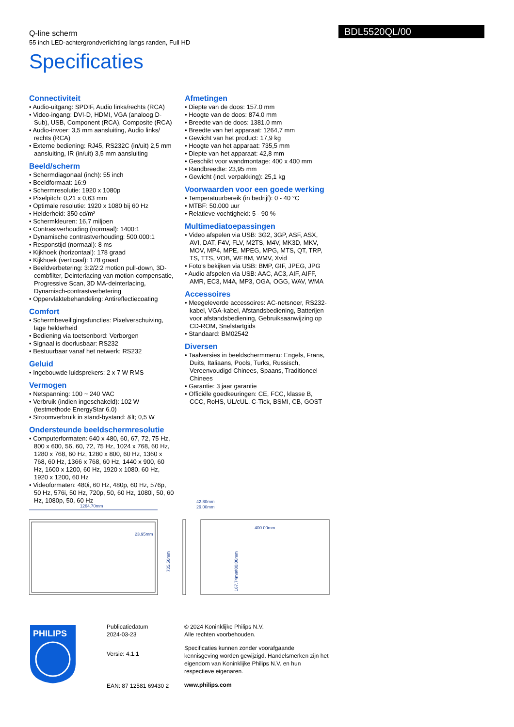BDL5520QL/00
Q-line scherm
55 inch LED-achtergrondverlichting langs randen, Full HD
Specificaties
Connectiviteit
• Audio-uitgang: SPDIF, Audio links/rechts (RCA)
• Video-ingang: DVI-D, HDMI, VGA (analoog D-Sub), USB, Component (RCA), Composite (RCA)
• Audio-invoer: 3,5 mm aansluiting, Audio links/ rechts (RCA)
• Externe bediening: RJ45, RS232C (in/uit) 2,5 mm aansluiting, IR (in/uit) 3,5 mm aansluiting
Beeld/scherm
• Schermdiagonaal (inch): 55 inch
• Beeldformaat: 16:9
• Schermresolutie: 1920 x 1080p
• Pixelpitch: 0,21 x 0,63 mm
• Optimale resolutie: 1920 x 1080 bij 60 Hz
• Helderheid: 350 cd/m²
• Schermkleuren: 16,7 miljoen
• Contrastverhouding (normaal): 1400:1
• Dynamische contrastverhouding: 500.000:1
• Responstijd (normaal): 8 ms
• Kijkhoek (horizontaal): 178 graad
• Kijkhoek (verticaal): 178 graad
• Beeldverbetering: 3:2/2:2 motion pull-down, 3D-combfilter, Deinterlacing van motion-compensatie, Progressive Scan, 3D MA-deinterlacing, Dynamisch-contrastverbetering
• Oppervlaktebehandeling: Antireflectiecoating
Comfort
• Schermbeveiligingsfuncties: Pixelverschuiving, lage helderheid
• Bediening via toetsenbord: Verborgen
• Signaal is doorlusbaar: RS232
• Bestuurbaar vanaf het netwerk: RS232
Geluid
• Ingebouwde luidsprekers: 2 x 7 W RMS
Vermogen
• Netspanning: 100 ~ 240 VAC
• Verbruik (indien ingeschakeld): 102 W (testmethode EnergyStar 6.0)
• Stroomverbruik in stand-bystand: &lt; 0,5 W
Ondersteunde beeldschermresolutie
• Computerformaten: 640 x 480, 60, 67, 72, 75 Hz, 800 x 600, 56, 60, 72, 75 Hz, 1024 x 768, 60 Hz, 1280 x 768, 60 Hz, 1280 x 800, 60 Hz, 1360 x 768, 60 Hz, 1366 x 768, 60 Hz, 1440 x 900, 60 Hz, 1600 x 1200, 60 Hz, 1920 x 1080, 60 Hz, 1920 x 1200, 60 Hz
• Videoformaten: 480i, 60 Hz, 480p, 60 Hz, 576p, 50 Hz, 576i, 50 Hz, 720p, 50, 60 Hz, 1080i, 50, 60 Hz, 1080p, 50, 60 Hz
Afmetingen
• Diepte van de doos: 157.0 mm
• Hoogte van de doos: 874.0 mm
• Breedte van de doos: 1381.0 mm
• Breedte van het apparaat: 1264,7 mm
• Gewicht van het product: 17,9 kg
• Hoogte van het apparaat: 735,5 mm
• Diepte van het apparaat: 42,8 mm
• Geschikt voor wandmontage: 400 x 400 mm
• Randbreedte: 23,95 mm
• Gewicht (incl. verpakking): 25,1 kg
Voorwaarden voor een goede werking
• Temperatuurbereik (in bedrijf): 0 - 40 °C
• MTBF: 50.000 uur
• Relatieve vochtigheid: 5 - 90 %
Multimediatoepassingen
• Video afspelen via USB: 3G2, 3GP, ASF, ASX, AVI, DAT, F4V, FLV, M2TS, M4V, MK3D, MKV, MOV, MP4, MPE, MPEG, MPG, MTS, QT, TRP, TS, TTS, VOB, WEBM, WMV, Xvid
• Foto's bekijken via USB: BMP, GIF, JPEG, JPG
• Audio afspelen via USB: AAC, AC3, AIF, AIFF, AMR, EC3, M4A, MP3, OGA, OGG, WAV, WMA
Accessoires
• Meegeleverde accessoires: AC-netsnoer, RS232-kabel, VGA-kabel, Afstandsbediening, Batterijen voor afstandsbediening, Gebruiksaanwijzing op CD-ROM, Snelstartgids
• Standaard: BM02542
Diversen
• Taalversies in beeldschermmenu: Engels, Frans, Duits, Italiaans, Pools, Turks, Russisch, Vereenvoudigd Chinees, Spaans, Traditioneel Chinees
• Garantie: 3 jaar garantie
• Officiële goedkeuringen: CE, FCC, klasse B, CCC, RoHS, UL/cUL, C-Tick, BSMI, CB, GOST
1264.70mm
23.95mm
735.50mm
42.80mm
29.00mm
400.00mm
400.00mm
167.74mm
PHILIPS
Publicatiedatum
2024-03-23
Versie: 4.1.1
EAN: 87 12581 69430 2
© 2024 Koninklijke Philips N.V.
Alle rechten voorbehouden.
Specificaties kunnen zonder voorafgaande kennisgeving worden gewijzigd. Handelsmerken zijn het eigendom van Koninklijke Philips N.V. en hun respectieve eigenaren.
www.philips.com